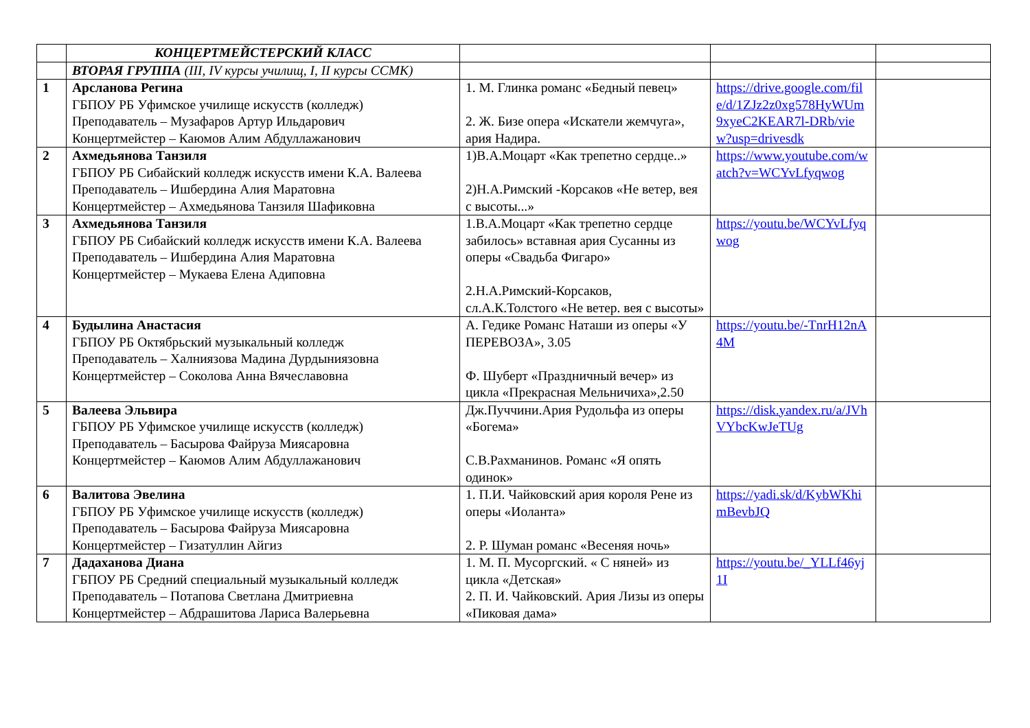| | КОНЦЕРТМЕЙСТЕРСКИЙ КЛАСС | | | |
| | ВТОРАЯ ГРУППА (III, IV курсы училищ, I, II курсы ССМК) | | | |
| 1 | Арсланова Регина ГБПОУ РБ Уфимское училище искусств (колледж) Преподаватель – Музафаров Артур Ильдарович Концертмейстер – Каюмов Алим Абдуллажанович | 1. М. Глинка романс «Бедный певец» 2. Ж. Бизе опера «Искатели жемчуга», ария Надира. | https://drive.google.com/file/d/1ZJz2z0xg578HyWUm9xyeC2KEAR7l-DRb/view?usp=drivesdk | |
| 2 | Ахмедьянова Танзиля ГБПОУ РБ Сибайский колледж искусств имени К.А. Валеева Преподаватель – Ишбердина Алия Маратовна Концертмейстер – Ахмедьянова Танзиля Шафиковна | 1)В.А.Моцарт «Как трепетно сердце..» 2)Н.А.Римский -Корсаков «Не ветер, вея с высоты...» | https://www.youtube.com/watch?v=WCYvLfyqwog | |
| 3 | Ахмедьянова Танзиля ГБПОУ РБ Сибайский колледж искусств имени К.А. Валеева Преподаватель – Ишбердина Алия Маратовна Концертмейстер – Мукаева Елена Адиповна | 1.В.А.Моцарт «Как трепетно сердце забилось» вставная ария Сусанны из оперы «Свадьба Фигаро» 2.Н.А.Римский-Корсаков, сл.А.К.Толстого «Не ветер. вея с высоты» | https://youtu.be/WCYvLfyqwog | |
| 4 | Будылина Анастасия ГБПОУ РБ Октябрьский музыкальный колледж Преподаватель – Халниязова Мадина Дурдыниязовна Концертмейстер – Соколова Анна Вячеславовна | А. Гедике Романс Наташи из оперы «У ПЕРЕВОЗА», 3.05 Ф. Шуберт «Праздничный вечер» из цикла «Прекрасная Мельничиха»,2.50 | https://youtu.be/-TnrH12nA4M | |
| 5 | Валеева Эльвира ГБПОУ РБ Уфимское училище искусств (колледж) Преподаватель – Басырова Файруза Миясаровна Концертмейстер – Каюмов Алим Абдуллажанович | Дж.Пуччини.Ария Рудольфа из оперы «Богема» С.В.Рахманинов. Романс «Я опять одинок» | https://disk.yandex.ru/a/JVhVYbcKwJeTUg | |
| 6 | Валитова Эвелина ГБПОУ РБ Уфимское училище искусств (колледж) Преподаватель – Басырова Файруза Миясаровна Концертмейстер – Гизатуллин Айгиз | 1. П.И. Чайковский ария короля Рене из оперы «Иоланта» 2. Р. Шуман романс «Весеняя ночь» | https://yadi.sk/d/KybWKhimBevbJQ | |
| 7 | Дадаханова Диана ГБПОУ РБ Средний специальный музыкальный колледж Преподаватель – Потапова Светлана Дмитриевна Концертмейстер – Абдрашитова Лариса Валерьевна | 1. М. П. Мусоргский. « С няней» из цикла «Детская» 2. П. И. Чайковский. Ария Лизы из оперы «Пиковая дама» | https://youtu.be/_YLLf46yj1I | |